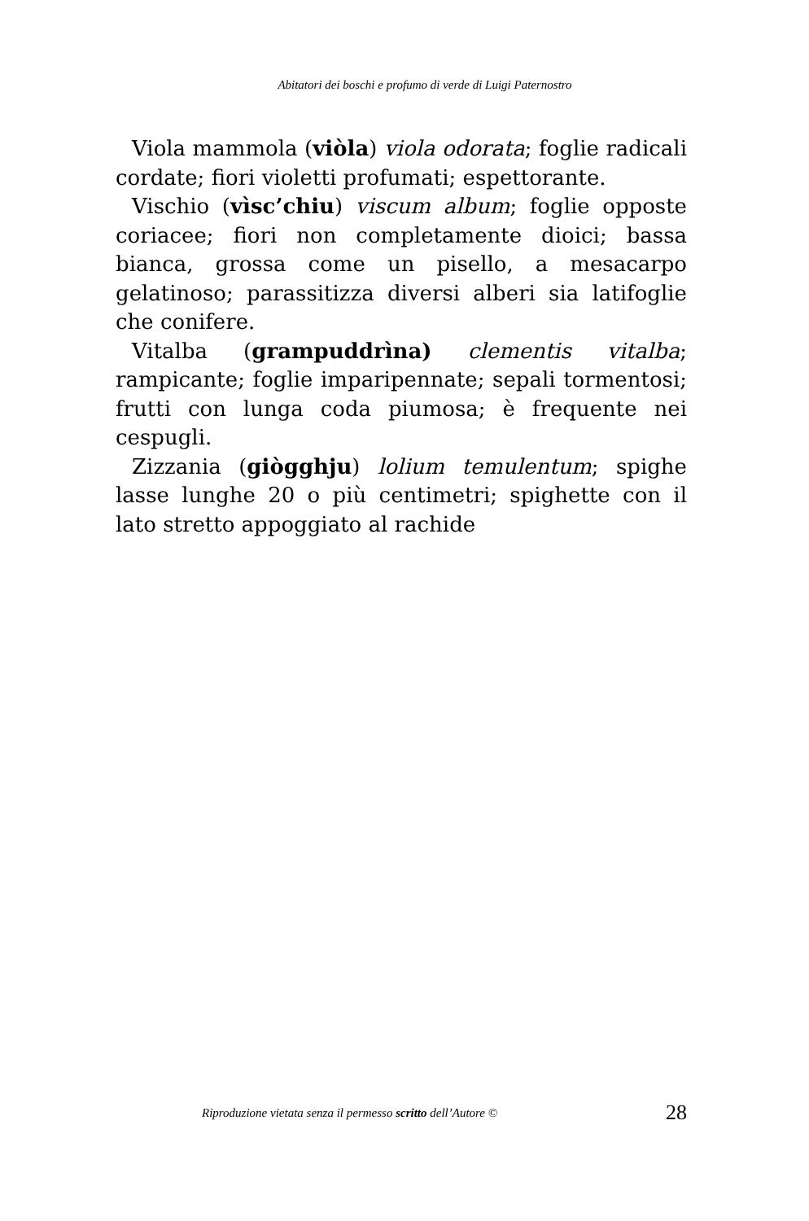Abitatori dei boschi e profumo di verde di Luigi Paternostro
Viola mammola (viòla) viola odorata; foglie radicali cordate; fiori violetti profumati; espettorante.
Vischio (vìsc’chiu) viscum album; foglie opposte coriacee; fiori non completamente dioici; bassa bianca, grossa come un pisello, a mesacarpo gelatinoso; parassitizza diversi alberi sia latifoglie che conifere.
Vitalba (grampuddrìna) clementis vitalba; rampicante; foglie imparipennate; sepali tormentosi; frutti con lunga coda piumosa; è frequente nei cespugli.
Zizzania (giògghju) lolium temulentum; spighe lasse lunghe 20 o più centimetri; spighette con il lato stretto appoggiato al rachide
Riproduzione vietata senza il permesso scritto dell’Autore © 28